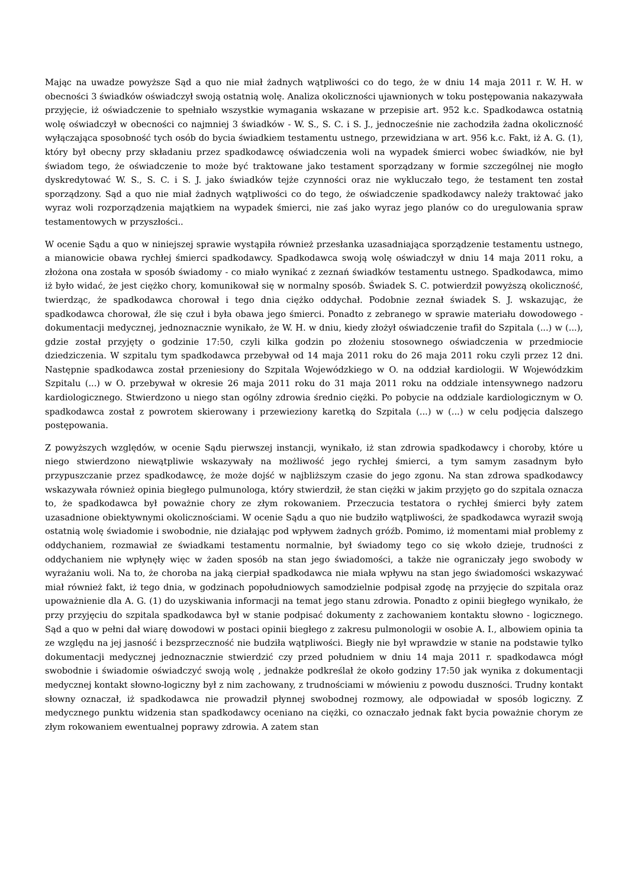Mając na uwadze powyższe Sąd a quo nie miał żadnych wątpliwości co do tego, że w dniu 14 maja 2011 r. W. H. w obecności 3 świadków oświadczył swoją ostatnią wolę. Analiza okoliczności ujawnionych w toku postępowania nakazywała przyjęcie, iż oświadczenie to spełniało wszystkie wymagania wskazane w przepisie art. 952 k.c. Spadkodawca ostatnią wolę oświadczył w obecności co najmniej 3 świadków - W. S., S. C. i S. J., jednocześnie nie zachodziła żadna okoliczność wyłączająca sposobność tych osób do bycia świadkiem testamentu ustnego, przewidziana w art. 956 k.c. Fakt, iż A. G. (1), który był obecny przy składaniu przez spadkodawcę oświadczenia woli na wypadek śmierci wobec świadków, nie był świadom tego, że oświadczenie to może być traktowane jako testament sporządzany w formie szczególnej nie mogło dyskredytować W. S., S. C. i S. J. jako świadków tejże czynności oraz nie wykluczało tego, że testament ten został sporządzony. Sąd a quo nie miał żadnych wątpliwości co do tego, że oświadczenie spadkodawcy należy traktować jako wyraz woli rozporządzenia majątkiem na wypadek śmierci, nie zaś jako wyraz jego planów co do uregulowania spraw testamentowych w przyszłości..
W ocenie Sądu a quo w niniejszej sprawie wystąpiła również przesłanka uzasadniająca sporządzenie testamentu ustnego, a mianowicie obawa rychłej śmierci spadkodawcy. Spadkodawca swoją wolę oświadczył w dniu 14 maja 2011 roku, a złożona ona została w sposób świadomy - co miało wynikać z zeznań świadków testamentu ustnego. Spadkodawca, mimo iż było widać, że jest ciężko chory, komunikował się w normalny sposób. Świadek S. C. potwierdził powyższą okoliczność, twierdząc, że spadkodawca chorował i tego dnia ciężko oddychał. Podobnie zeznał świadek S. J. wskazując, że spadkodawca chorował, źle się czuł i była obawa jego śmierci. Ponadto z zebranego w sprawie materiału dowodowego - dokumentacji medycznej, jednoznacznie wynikało, że W. H. w dniu, kiedy złożył oświadczenie trafił do Szpitala (...) w (...), gdzie został przyjęty o godzinie 17:50, czyli kilka godzin po złożeniu stosownego oświadczenia w przedmiocie dziedziczenia. W szpitalu tym spadkodawca przebywał od 14 maja 2011 roku do 26 maja 2011 roku czyli przez 12 dni. Następnie spadkodawca został przeniesiony do Szpitala Wojewódzkiego w O. na oddział kardiologii. W Wojewódzkim Szpitalu (...) w O. przebywał w okresie 26 maja 2011 roku do 31 maja 2011 roku na oddziale intensywnego nadzoru kardiologicznego. Stwierdzono u niego stan ogólny zdrowia średnio ciężki. Po pobycie na oddziale kardiologicznym w O. spadkodawca został z powrotem skierowany i przewieziony karetką do Szpitala (...) w (...) w celu podjęcia dalszego postępowania.
Z powyższych względów, w ocenie Sądu pierwszej instancji, wynikało, iż stan zdrowia spadkodawcy i choroby, które u niego stwierdzono niewątpliwie wskazywały na możliwość jego rychłej śmierci, a tym samym zasadnym było przypuszczanie przez spadkodawcę, że może dojść w najbliższym czasie do jego zgonu. Na stan zdrowa spadkodawcy wskazywała również opinia biegłego pulmunologa, który stwierdził, że stan ciężki w jakim przyjęto go do szpitala oznacza to, że spadkodawca był poważnie chory ze złym rokowaniem. Przeczucia testatora o rychłej śmierci były zatem uzasadnione obiektywnymi okolicznościami. W ocenie Sądu a quo nie budziło wątpliwości, że spadkodawca wyraził swoją ostatnią wolę świadomie i swobodnie, nie działając pod wpływem żadnych gróźb. Pomimo, iż momentami miał problemy z oddychaniem, rozmawiał ze świadkami testamentu normalnie, był świadomy tego co się wkoło dzieje, trudności z oddychaniem nie wpłynęły więc w żaden sposób na stan jego świadomości, a także nie ograniczały jego swobody w wyrażaniu woli. Na to, że choroba na jaką cierpiał spadkodawca nie miała wpływu na stan jego świadomości wskazywać miał również fakt, iż tego dnia, w godzinach popołudniowych samodzielnie podpisał zgodę na przyjęcie do szpitala oraz upoważnienie dla A. G. (1) do uzyskiwania informacji na temat jego stanu zdrowia. Ponadto z opinii biegłego wynikało, że przy przyjęciu do szpitala spadkodawca był w stanie podpisać dokumenty z zachowaniem kontaktu słowno - logicznego. Sąd a quo w pełni dał wiarę dowodowi w postaci opinii biegłego z zakresu pulmonologii w osobie A. I., albowiem opinia ta ze względu na jej jasność i bezsprzeczność nie budziła wątpliwości. Biegły nie był wprawdzie w stanie na podstawie tylko dokumentacji medycznej jednoznacznie stwierdzić czy przed południem w dniu 14 maja 2011 r. spadkodawca mógł swobodnie i świadomie oświadczyć swoją wolę , jednakże podkreślał że około godziny 17:50 jak wynika z dokumentacji medycznej kontakt słowno-logiczny był z nim zachowany, z trudnościami w mówieniu z powodu duszności. Trudny kontakt słowny oznaczał, iż spadkodawca nie prowadził płynnej swobodnej rozmowy, ale odpowiadał w sposób logiczny. Z medycznego punktu widzenia stan spadkodawcy oceniano na ciężki, co oznaczało jednak fakt bycia poważnie chorym ze złym rokowaniem ewentualnej poprawy zdrowia. A zatem stan